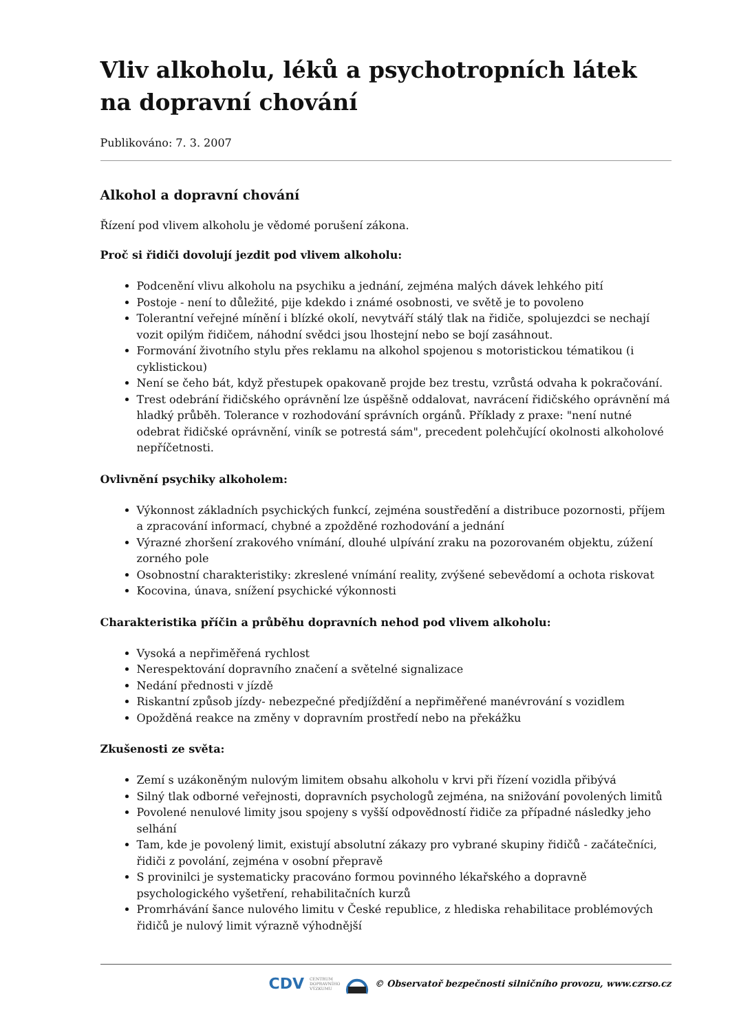Vliv alkoholu, léků a psychotropních látek na dopravní chování
Publikováno: 7. 3. 2007
Alkohol a dopravní chování
Řízení pod vlivem alkoholu je vědomé porušení zákona.
Proč si řidiči dovolují jezdit pod vlivem alkoholu:
Podcenění vlivu alkoholu na psychiku a jednání, zejména malých dávek lehkého pití
Postoje - není to důležité, pije kdekdo i známé osobnosti, ve světě je to povoleno
Tolerantní veřejné mínění i blízké okolí, nevytváří stálý tlak na řidiče, spolujezdci se nechají vozit opilým řidičem, náhodní svědci jsou lhostejní nebo se bojí zasáhnout.
Formování životního stylu přes reklamu na alkohol spojenou s motoristickou tématikou (i cyklistickou)
Není se čeho bát, když přestupek opakovaně projde bez trestu, vzrůstá odvaha k pokračování.
Trest odebrání řidičského oprávnění lze úspěšně oddalovat, navrácení řidičského oprávnění má hladký průběh. Tolerance v rozhodování správních orgánů. Příklady z praxe: "není nutné odebrat řidičské oprávnění, viník se potrestá sám", precedent polehčující okolnosti alkoholové nepříčetnosti.
Ovlivnění psychiky alkoholem:
Výkonnost základních psychických funkcí, zejména soustředění a distribuce pozornosti, příjem a zpracování informací, chybné a zpožděné rozhodování a jednání
Výrazné zhoršení zrakového vnímání, dlouhé ulpívání zraku na pozorovaném objektu, zúžení zorného pole
Osobnostní charakteristiky: zkreslené vnímání reality, zvýšené sebevědomí a ochota riskovat
Kocovina, únava, snížení psychické výkonnosti
Charakteristika příčin a průběhu dopravních nehod pod vlivem alkoholu:
Vysoká a nepřiměřená rychlost
Nerespektování dopravního značení a světelné signalizace
Nedání přednosti v jízdě
Riskantní způsob jízdy- nebezpečné předjíždění a nepřiměřené manévrování s vozidlem
Opožděná reakce na změny v dopravním prostředí nebo na překážku
Zkušenosti ze světa:
Zemí s uzákoněným nulovým limitem obsahu alkoholu v krvi při řízení vozidla přibývá
Silný tlak odborné veřejnosti, dopravních psychologů zejména, na snižování povolených limitů
Povolené nenulové limity jsou spojeny s vyšší odpovědností řidiče za případné následky jeho selhání
Tam, kde je povolený limit, existují absolutní zákazy pro vybrané skupiny řidičů - začátečníci, řidiči z povolání, zejména v osobní přepravě
S provinilci je systematicky pracováno formou povinného lékařského a dopravně psychologického vyšetření, rehabilitačních kurzů
Promrhávání šance nulového limitu v České republice, z hlediska rehabilitace problémových řidičů je nulový limit výrazně výhodnější
CDV CENTRUM
DOPRAVNÍHO
VÝZKUMU © Observatoř bezpečnosti silničního provozu, www.czrso.cz